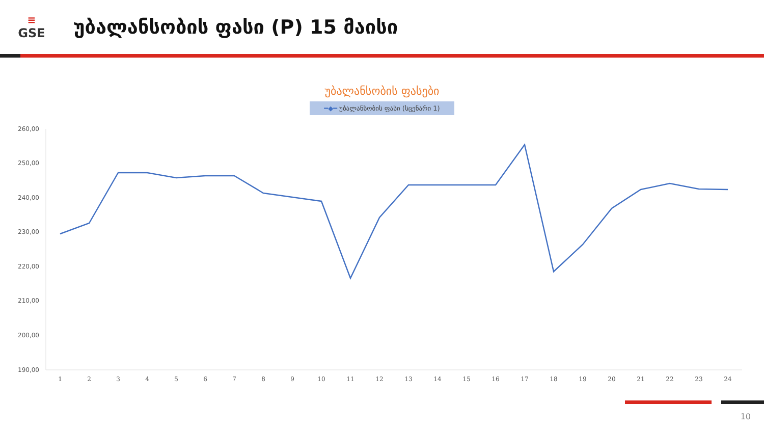≡
GSE
უბალანსობის ფასი (P) 15 მაისი
უბალანსობის ფასები
━◆━ უბალანსობის ფასი (სცენარი 1)
260,00
250,00
240,00
230,00
220,00
210,00
200,00
190,00
1
2
3
4
5
6
7
8
9
10
11
12
13
14
15
16
17
18
19
20
21
22
23
24
10